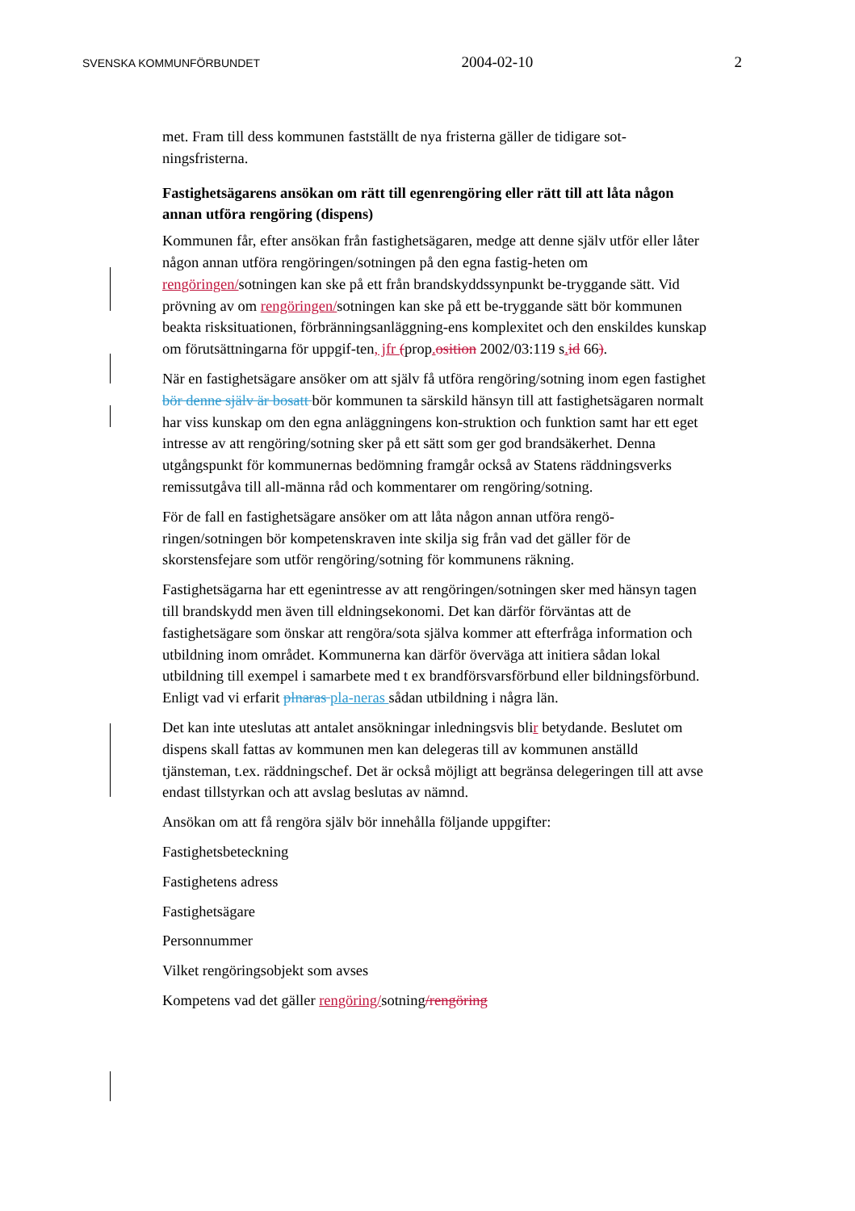SVENSKA KOMMUNFÖRBUNDET 2004-02-10 2
met. Fram till dess kommunen fastställt de nya fristerna gäller de tidigare sot-ningsfristerna.
Fastighetsägarens ansökan om rätt till egenrengöring eller rätt till att låta någon annan utföra rengöring (dispens)
Kommunen får, efter ansökan från fastighetsägaren, medge att denne själv utför eller låter någon annan utföra rengöringen/sotningen på den egna fastig-heten om rengöringen/sotningen kan ske på ett från brandskyddssynpunkt be-tryggande sätt. Vid prövning av om rengöringen/sotningen kan ske på ett be-tryggande sätt bör kommunen beakta risksituationen, förbränningsanläggning-ens komplexitet och den enskildes kunskap om förutsättningarna för uppgif-ten, jfr (prop. osition 2002/03:119 s. id 66).
När en fastighetsägare ansöker om att själv få utföra rengöring/sotning inom egen fastighet bör denne själv är bosatt bör kommunen ta särskild hänsyn till att fastighetsägaren normalt har viss kunskap om den egna anläggningens kon-struktion och funktion samt har ett eget intresse av att rengöring/sotning sker på ett sätt som ger god brandsäkerhet. Denna utgångspunkt för kommunernas bedömning framgår också av Statens räddningsverks remissutgåva till all-männa råd och kommentarer om rengöring/sotning.
För de fall en fastighetsägare ansöker om att låta någon annan utföra rengö-ringen/sotningen bör kompetenskraven inte skilja sig från vad det gäller för de skorstensfejare som utför rengöring/sotning för kommunens räkning.
Fastighetsägarna har ett egenintresse av att rengöringen/sotningen sker med hänsyn tagen till brandskydd men även till eldningsekonomi. Det kan därför förväntas att de fastighetsägare som önskar att rengöra/sota själva kommer att efterfråga information och utbildning inom området. Kommunerna kan därför överväga att initiera sådan lokal utbildning till exempel i samarbete med t ex brandförsvarsförbund eller bildningsförbund. Enligt vad vi erfarit plnaras pla-neras sådan utbildning i några län.
Det kan inte uteslutas att antalet ansökningar inledningsvis blir betydande. Beslutet om dispens skall fattas av kommunen men kan delegeras till av kommunen anställd tjänsteman, t.ex. räddningschef. Det är också möjligt att begränsa delegeringen till att avse endast tillstyrkan och att avslag beslutas av nämnd.
Ansökan om att få rengöra själv bör innehålla följande uppgifter:
Fastighetsbeteckning
Fastighetens adress
Fastighetsägare
Personnummer
Vilket rengöringsobjekt som avses
Kompetens vad det gäller rengöring/sotning/rengöring